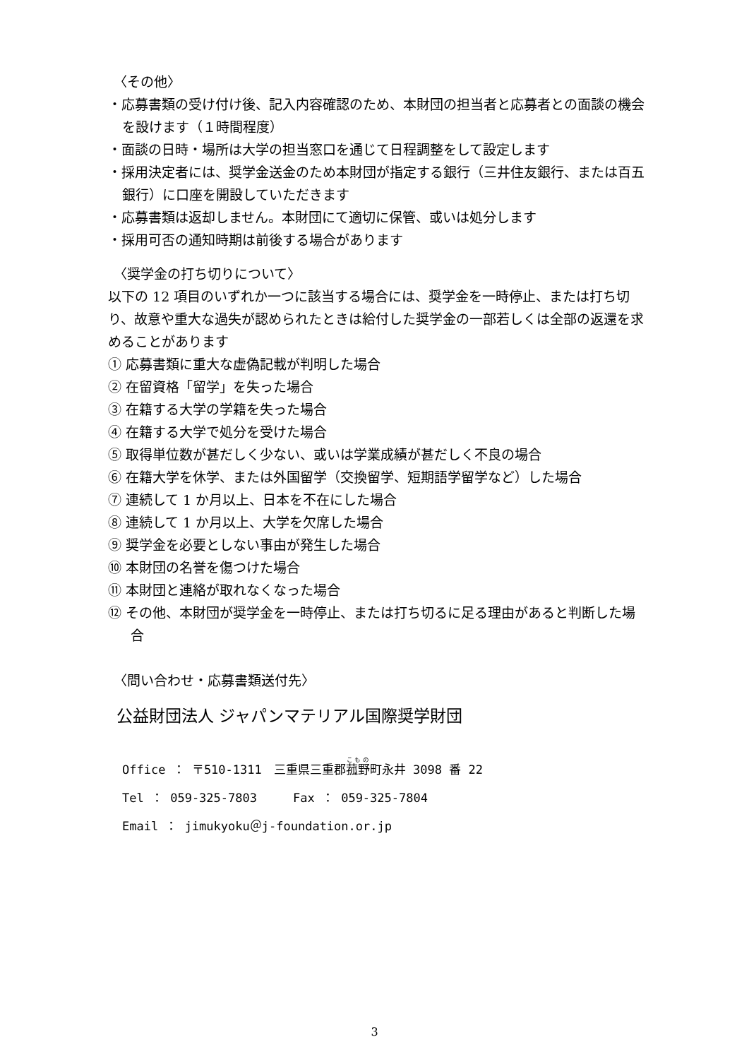〈その他〉
・応募書類の受け付け後、記入内容確認のため、本財団の担当者と応募者との面談の機会を設けます（１時間程度）
・面談の日時・場所は大学の担当窓口を通じて日程調整をして設定します
・採用決定者には、奨学金送金のため本財団が指定する銀行（三井住友銀行、または百五銀行）に口座を開設していただきます
・応募書類は返却しません。本財団にて適切に保管、或いは処分します
・採用可否の通知時期は前後する場合があります
〈奨学金の打ち切りについて〉
以下の 12 項目のいずれか一つに該当する場合には、奨学金を一時停止、または打ち切り、故意や重大な過失が認められたときは給付した奨学金の一部若しくは全部の返還を求めることがあります
① 応募書類に重大な虚偽記載が判明した場合
② 在留資格「留学」を失った場合
③ 在籍する大学の学籍を失った場合
④ 在籍する大学で処分を受けた場合
⑤ 取得単位数が甚だしく少ない、或いは学業成績が甚だしく不良の場合
⑥ 在籍大学を休学、または外国留学（交換留学、短期語学留学など）した場合
⑦ 連続して 1 か月以上、日本を不在にした場合
⑧ 連続して 1 か月以上、大学を欠席した場合
⑨ 奨学金を必要としない事由が発生した場合
⑩ 本財団の名誉を傷つけた場合
⑪ 本財団と連絡が取れなくなった場合
⑫ その他、本財団が奨学金を一時停止、または打ち切るに足る理由があると判断した場合
〈問い合わせ・応募書類送付先〉
公益財団法人 ジャパンマテリアル国際奨学財団
Office ： 〒510-1311　三重県三重郡菰野町永井 3098 番 22
Tel ： 059-325-7803　　　Fax ： 059-325-7804
Email ： jimukyoku＠j-foundation.or.jp
3